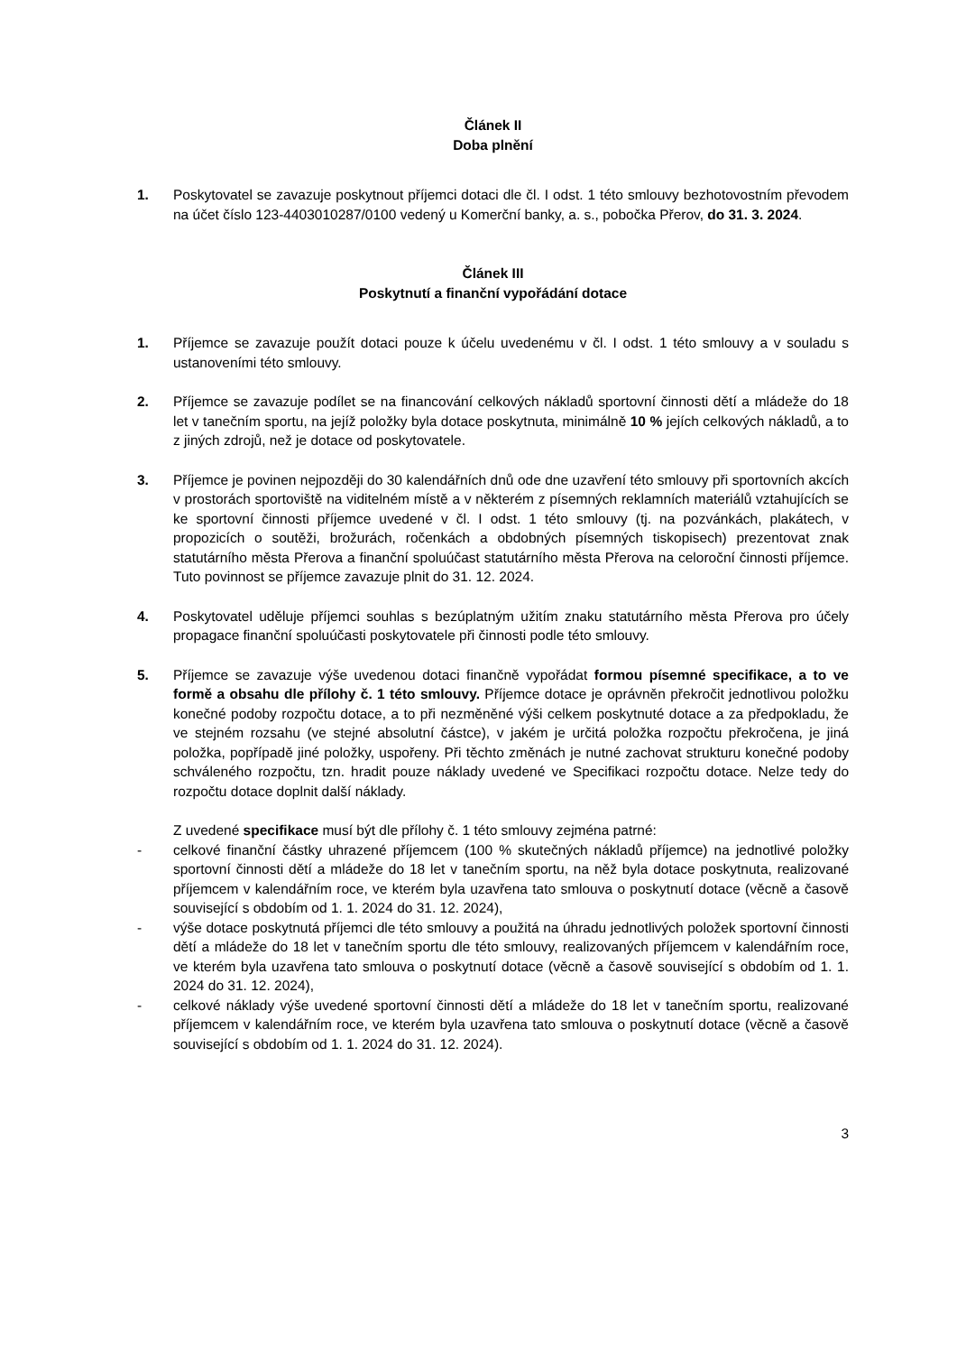Článek II
Doba plnění
1. Poskytovatel se zavazuje poskytnout příjemci dotaci dle čl. I odst. 1 této smlouvy bezhotovostním převodem na účet číslo 123-4403010287/0100 vedený u Komerční banky, a. s., pobočka Přerov, do 31. 3. 2024.
Článek III
Poskytnutí a finanční vypořádání dotace
1. Příjemce se zavazuje použít dotaci pouze k účelu uvedenému v čl. I odst. 1 této smlouvy a v souladu s ustanoveními této smlouvy.
2. Příjemce se zavazuje podílet se na financování celkových nákladů sportovní činnosti dětí a mládeže do 18 let v tanečním sportu, na jejíž položky byla dotace poskytnuta, minimálně 10 % jejích celkových nákladů, a to z jiných zdrojů, než je dotace od poskytovatele.
3. Příjemce je povinen nejpozději do 30 kalendářních dnů ode dne uzavření této smlouvy při sportovních akcích v prostorách sportoviště na viditelném místě a v některém z písemných reklamních materiálů vztahujících se ke sportovní činnosti příjemce uvedené v čl. I odst. 1 této smlouvy (tj. na pozvánkách, plakátech, v propozicích o soutěži, brožurách, ročenkách a obdobných písemných tiskopisech) prezentovat znak statutárního města Přerova a finanční spoluúčast statutárního města Přerova na celoroční činnosti příjemce. Tuto povinnost se příjemce zavazuje plnit do 31. 12. 2024.
4. Poskytovatel uděluje příjemci souhlas s bezúplatným užitím znaku statutárního města Přerova pro účely propagace finanční spoluúčasti poskytovatele při činnosti podle této smlouvy.
5. Příjemce se zavazuje výše uvedenou dotaci finančně vypořádat formou písemné specifikace, a to ve formě a obsahu dle přílohy č. 1 této smlouvy. Příjemce dotace je oprávněn překročit jednotlivou položku konečné podoby rozpočtu dotace, a to při nezměněné výši celkem poskytnuté dotace a za předpokladu, že ve stejném rozsahu (ve stejné absolutní částce), v jakém je určitá položka rozpočtu překročena, je jiná položka, popřípadě jiné položky, uspořeny. Při těchto změnách je nutné zachovat strukturu konečné podoby schváleného rozpočtu, tzn. hradit pouze náklady uvedené ve Specifikaci rozpočtu dotace. Nelze tedy do rozpočtu dotace doplnit další náklady.
Z uvedené specifikace musí být dle přílohy č. 1 této smlouvy zejména patrné:
- celkové finanční částky uhrazené příjemcem (100 % skutečných nákladů příjemce) na jednotlivé položky sportovní činnosti dětí a mládeže do 18 let v tanečním sportu, na něž byla dotace poskytnuta, realizované příjemcem v kalendářním roce, ve kterém byla uzavřena tato smlouva o poskytnutí dotace (věcně a časově související s obdobím od 1. 1. 2024 do 31. 12. 2024),
- výše dotace poskytnutá příjemci dle této smlouvy a použitá na úhradu jednotlivých položek sportovní činnosti dětí a mládeže do 18 let v tanečním sportu dle této smlouvy, realizovaných příjemcem v kalendářním roce, ve kterém byla uzavřena tato smlouva o poskytnutí dotace (věcně a časově související s obdobím od 1. 1. 2024 do 31. 12. 2024),
- celkové náklady výše uvedené sportovní činnosti dětí a mládeže do 18 let v tanečním sportu, realizované příjemcem v kalendářním roce, ve kterém byla uzavřena tato smlouva o poskytnutí dotace (věcně a časově související s obdobím od 1. 1. 2024 do 31. 12. 2024).
3